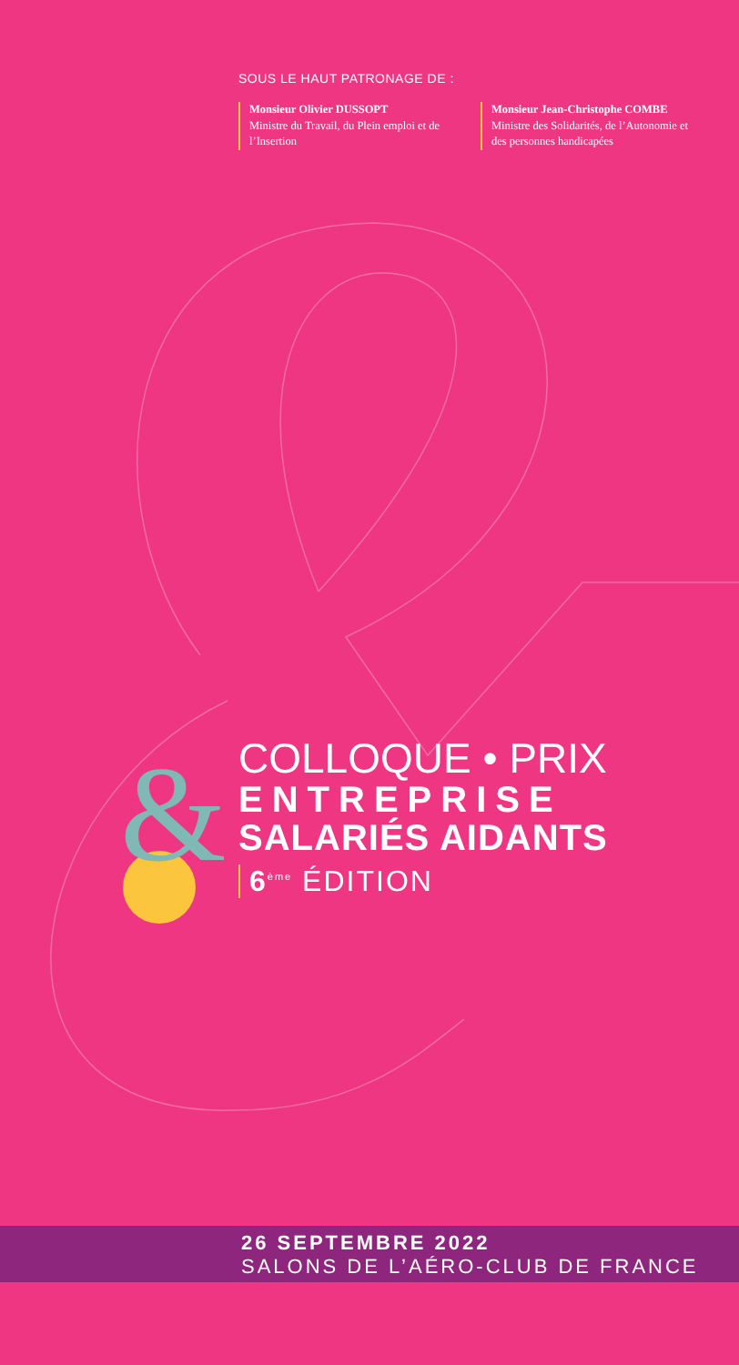SOUS LE HAUT PATRONAGE DE :
Monsieur Olivier DUSSOPT
Ministre du Travail, du Plein emploi et de l’Insertion
Monsieur Jean-Christophe COMBE
Ministre des Solidarités, de l’Autonomie et des personnes handicapées
&
COLLOQUE • PRIX
ENTREPRISE
SALARIÉS AIDANTS
6<sup>ème</sup> ÉDITION
26 SEPTEMBRE 2022
SALONS DE L’AÉRO-CLUB DE FRANCE